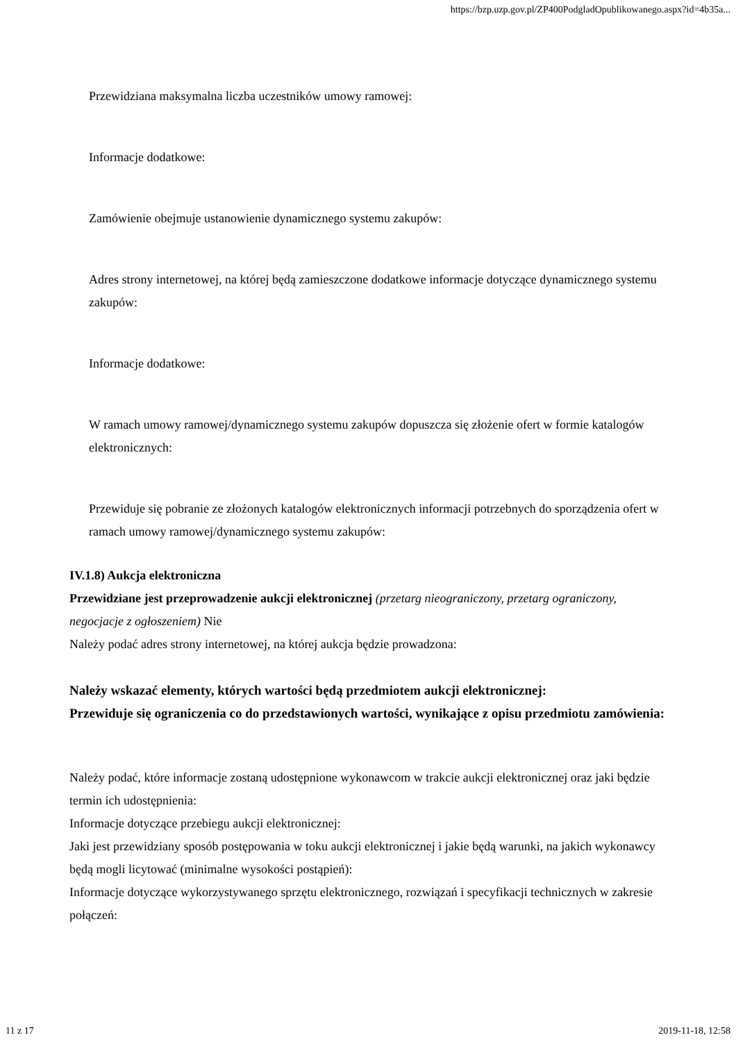https://bzp.uzp.gov.pl/ZP400PodgladOpublikowanego.aspx?id=4b35a...
Przewidziana maksymalna liczba uczestników umowy ramowej:
Informacje dodatkowe:
Zamówienie obejmuje ustanowienie dynamicznego systemu zakupów:
Adres strony internetowej, na której będą zamieszczone dodatkowe informacje dotyczące dynamicznego systemu zakupów:
Informacje dodatkowe:
W ramach umowy ramowej/dynamicznego systemu zakupów dopuszcza się złożenie ofert w formie katalogów elektronicznych:
Przewiduje się pobranie ze złożonych katalogów elektronicznych informacji potrzebnych do sporządzenia ofert w ramach umowy ramowej/dynamicznego systemu zakupów:
IV.1.8) Aukcja elektroniczna
Przewidziane jest przeprowadzenie aukcji elektronicznej (przetarg nieograniczony, przetarg ograniczony, negocjacje z ogłoszeniem) Nie
Należy podać adres strony internetowej, na której aukcja będzie prowadzona:
Należy wskazać elementy, których wartości będą przedmiotem aukcji elektronicznej:
Przewiduje się ograniczenia co do przedstawionych wartości, wynikające z opisu przedmiotu zamówienia:
Należy podać, które informacje zostaną udostępnione wykonawcom w trakcie aukcji elektronicznej oraz jaki będzie termin ich udostępnienia:
Informacje dotyczące przebiegu aukcji elektronicznej:
Jaki jest przewidziany sposób postępowania w toku aukcji elektronicznej i jakie będą warunki, na jakich wykonawcy będą mogli licytować (minimalne wysokości postąpień):
Informacje dotyczące wykorzystywanego sprzętu elektronicznego, rozwiązań i specyfikacji technicznych w zakresie połączeń:
11 z 17 2019-11-18, 12:58